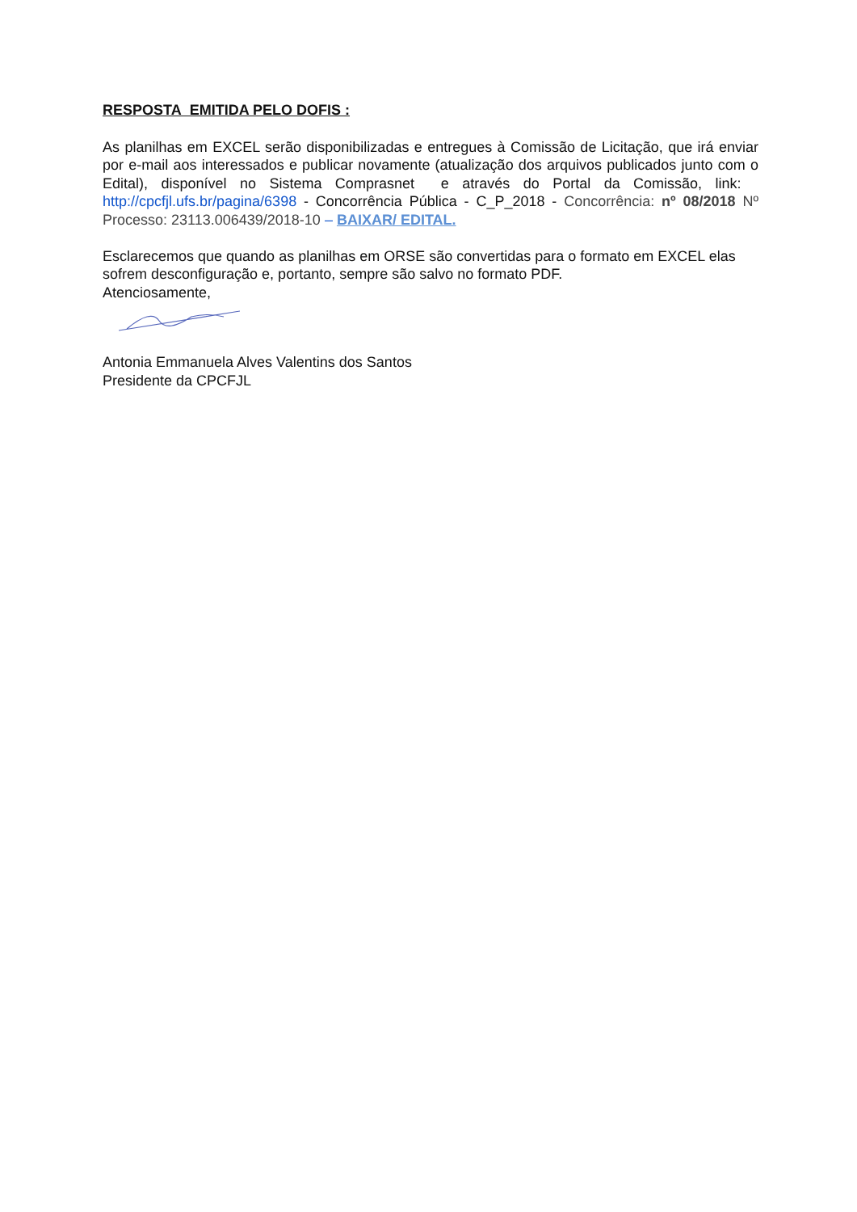RESPOSTA EMITIDA PELO DOFIS :
As planilhas em EXCEL serão disponibilizadas e entregues à Comissão de Licitação, que irá enviar por e-mail aos interessados e publicar novamente (atualização dos arquivos publicados junto com o Edital), disponível no Sistema Comprasnet e através do Portal da Comissão, link: http://cpcfjl.ufs.br/pagina/6398 - Concorrência Pública - C_P_2018 - Concorrência: nº 08/2018 Nº Processo: 23113.006439/2018-10 – BAIXAR/ EDITAL.
Esclarecemos que quando as planilhas em ORSE são convertidas para o formato em EXCEL elas sofrem desconfiguração e, portanto, sempre são salvo no formato PDF.
Atenciosamente,
Antonia Emmanuela Alves Valentins dos Santos
Presidente da CPCFJL